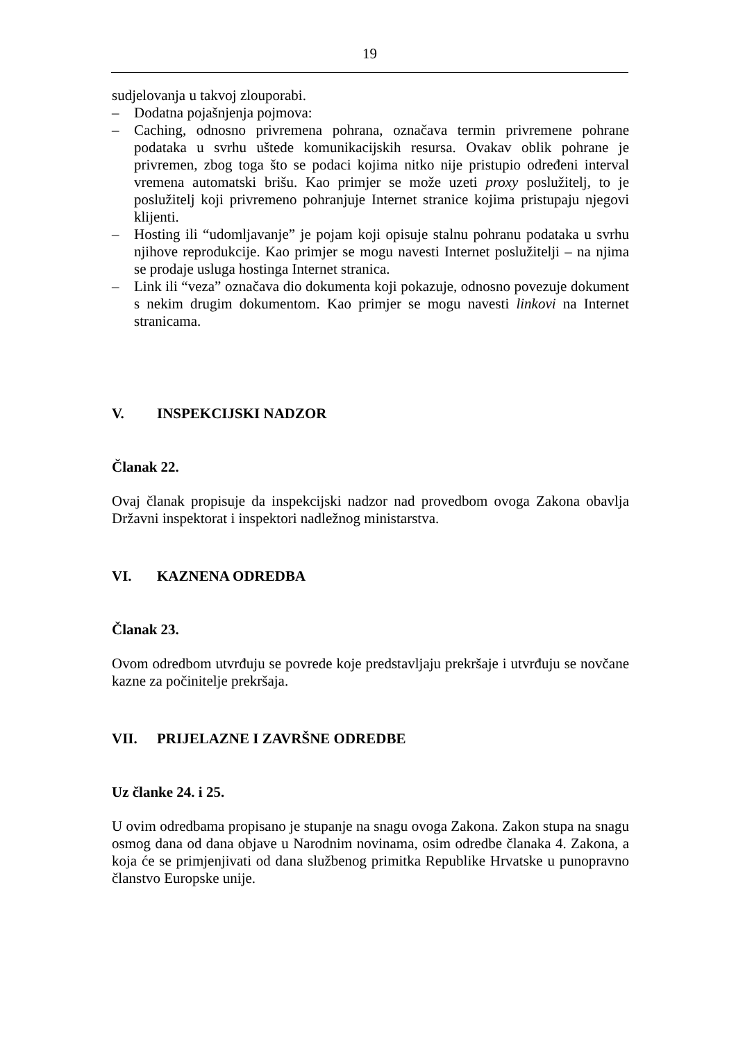19
sudjelovanja u takvoj zlouporabi.
– Dodatna pojašnjenja pojmova:
– Caching, odnosno privremena pohrana, označava termin privremene pohrane podataka u svrhu uštede komunikacijskih resursa. Ovakav oblik pohrane je privremen, zbog toga što se podaci kojima nitko nije pristupio određeni interval vremena automatski brišu. Kao primjer se može uzeti proxy poslužitelj, to je poslužitelj koji privremeno pohranjuje Internet stranice kojima pristupaju njegovi klijenti.
– Hosting ili “udomljavanje” je pojam koji opisuje stalnu pohranu podataka u svrhu njihove reprodukcije. Kao primjer se mogu navesti Internet poslužitelji – na njima se prodaje usluga hostinga Internet stranica.
– Link ili “veza” označava dio dokumenta koji pokazuje, odnosno povezuje dokument s nekim drugim dokumentom. Kao primjer se mogu navesti linkovi na Internet stranicama.
V. INSPEKCIJSKI NADZOR
Članak 22.
Ovaj članak propisuje da inspekcijski nadzor nad provedbom ovoga Zakona obavlja Državni inspektorat i inspektori nadležnog ministarstva.
VI. KAZNENA ODREDBA
Članak 23.
Ovom odredbom utvrđuju se povrede koje predstavljaju prekršaje i utvrđuju se novčane kazne za počinitelje prekršaja.
VII. PRIJELAZNE I ZAVRŠNE ODREDBE
Uz članke 24. i 25.
U ovim odredbama propisano je stupanje na snagu ovoga Zakona. Zakon stupa na snagu osmog dana od dana objave u Narodnim novinama, osim odredbe članaka 4. Zakona, a koja će se primjenjivati od dana službenog primitka Republike Hrvatske u punopravno članstvo Europske unije.